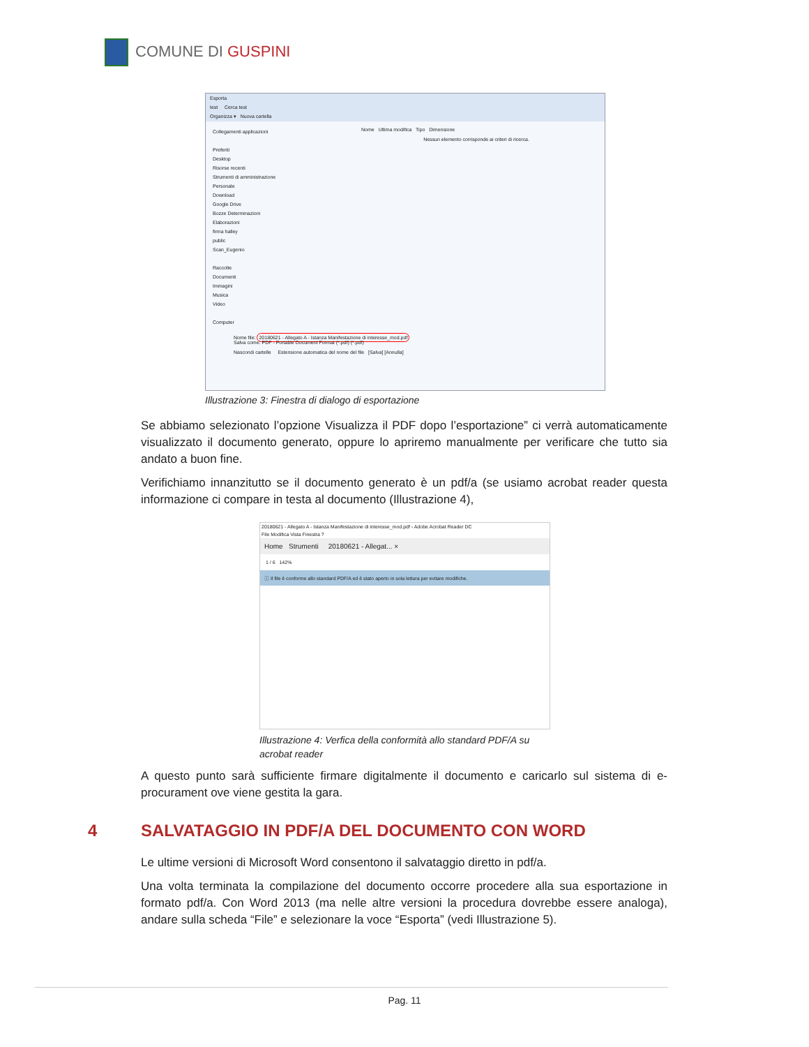COMUNE DI GUSPINI
Esporta
test Cerca test
Organizza ▾ Nuova cartella
Collegamenti applicazioni
Preferiti
Desktop
Risorse recenti
Strumenti di amministrazione
Personale
Download
Google Drive
Bozze Determinazioni
Elaborazioni
firma halley
public
Scan_Eugenio
Raccolte
Documenti
Immagini
Musica
Video
Computer
Nome Ultima modifica Tipo Dimensione
Nessun elemento corrisponde ai criteri di ricerca.
Nome file: 20180621 - Allegato A - Istanza Manifestazione di interesse_mod.pdf
Salva come: PDF - Portable Document Format (*.pdf) (*.pdf)
Nascondi cartelle Estensione automatica del nome del file [Salva] [Annulla]
Illustrazione 3: Finestra di dialogo di esportazione
Se abbiamo selezionato l’opzione Visualizza il PDF dopo l’esportazione” ci verrà automaticamente visualizzato il documento generato, oppure lo apriremo manualmente per verificare che tutto sia andato a buon fine.
Verifichiamo innanzitutto se il documento generato è un pdf/a (se usiamo acrobat reader questa informazione ci compare in testa al documento (Illustrazione 4),
20180621 - Allegato A - Istanza Manifestazione di interesse_mod.pdf - Adobe Acrobat Reader DC
File Modifica Vista Finestra ?
Home Strumenti 20180621 - Allegat... ×
1 / 6 142%
ⓘ Il file è conforme allo standard PDF/A ed è stato aperto in sola lettura per evitare modifiche.
Illustrazione 4: Verfica della conformità allo standard PDF/A su acrobat reader
A questo punto sarà sufficiente firmare digitalmente il documento e caricarlo sul sistema di e-procurament ove viene gestita la gara.
4 SALVATAGGIO IN PDF/A DEL DOCUMENTO CON WORD
Le ultime versioni di Microsoft Word consentono il salvataggio diretto in pdf/a.
Una volta terminata la compilazione del documento occorre procedere alla sua esportazione in formato pdf/a. Con Word 2013 (ma nelle altre versioni la procedura dovrebbe essere analoga), andare sulla scheda “File” e selezionare la voce “Esporta” (vedi Illustrazione 5).
Pag. 11